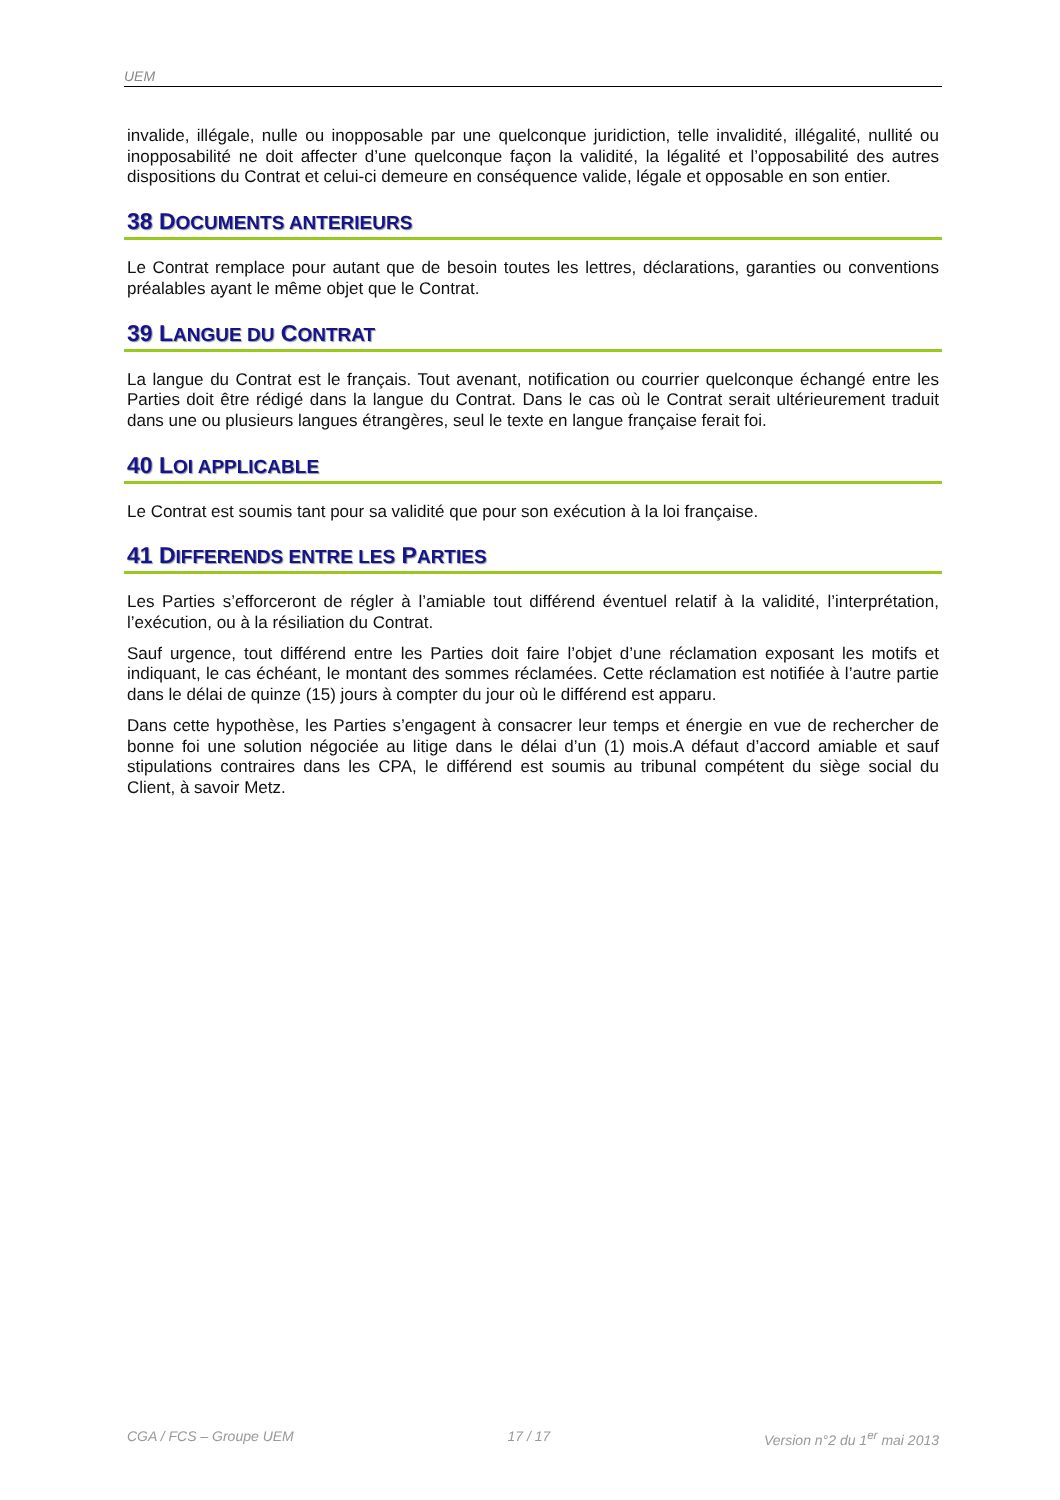UEM
invalide, illégale, nulle ou inopposable par une quelconque juridiction, telle invalidité, illégalité, nullité ou inopposabilité ne doit affecter d’une quelconque façon la validité, la légalité et l’opposabilité des autres dispositions du Contrat et celui-ci demeure en conséquence valide, légale et opposable en son entier.
38 DOCUMENTS ANTERIEURS
Le Contrat remplace pour autant que de besoin toutes les lettres, déclarations, garanties ou conventions préalables ayant le même objet que le Contrat.
39 LANGUE DU CONTRAT
La langue du Contrat est le français. Tout avenant, notification ou courrier quelconque échangé entre les Parties doit être rédigé dans la langue du Contrat. Dans le cas où le Contrat serait ultérieurement traduit dans une ou plusieurs langues étrangères, seul le texte en langue française ferait foi.
40 LOI APPLICABLE
Le Contrat est soumis tant pour sa validité que pour son exécution à la loi française.
41 DIFFERENDS ENTRE LES PARTIES
Les Parties s’efforceront de régler à l’amiable tout différend éventuel relatif à la validité, l’interprétation, l’exécution, ou à la résiliation du Contrat.
Sauf urgence, tout différend entre les Parties doit faire l’objet d’une réclamation exposant les motifs et indiquant, le cas échéant, le montant des sommes réclamées. Cette réclamation est notifiée à l’autre partie dans le délai de quinze (15) jours à compter du jour où le différend est apparu.
Dans cette hypothèse, les Parties s’engagent à consacrer leur temps et énergie en vue de rechercher de bonne foi une solution négociée au litige dans le délai d’un (1) mois.A défaut d’accord amiable et sauf stipulations contraires dans les CPA, le différend est soumis au tribunal compétent du siège social du Client, à savoir Metz.
CGA / FCS – Groupe UEM 17 / 17 Version n°2 du 1<sup>er</sup> mai 2013